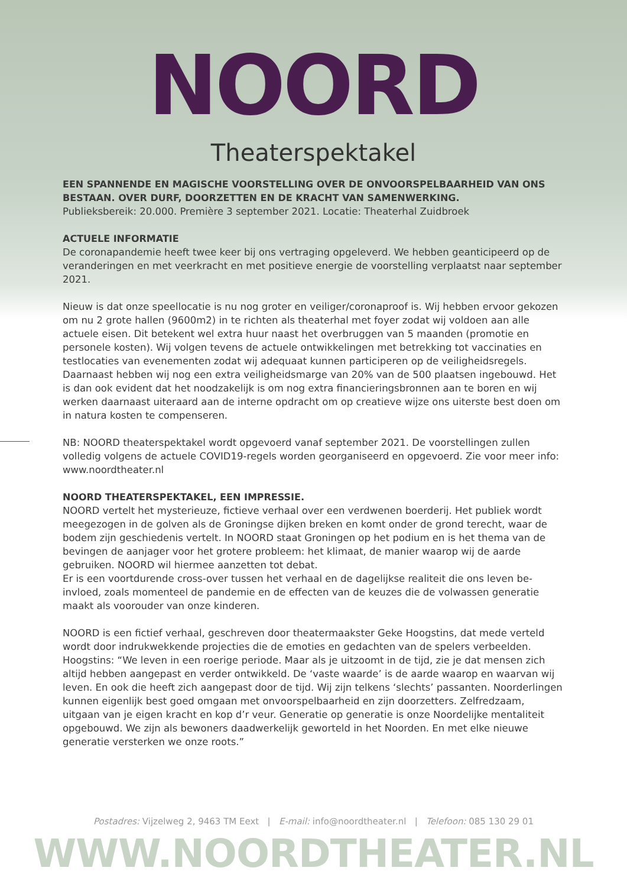NOORD
Theaterspektakel
EEN SPANNENDE EN MAGISCHE VOORSTELLING OVER DE ONVOORSPELBAARHEID VAN ONS BESTAAN. OVER DURF, DOORZETTEN EN DE KRACHT VAN SAMENWERKING.
Publieksbereik: 20.000. Première 3 september 2021. Locatie: Theaterhal Zuidbroek
ACTUELE INFORMATIE
De coronapandemie heeft twee keer bij ons vertraging opgeleverd. We hebben geanticipeerd op de veranderingen en met veerkracht en met positieve energie de voorstelling verplaatst naar september 2021.
Nieuw is dat onze speellocatie is nu nog groter en veiliger/coronaproof is. Wij hebben ervoor gekozen om nu 2 grote hallen (9600m2) in te richten als theaterhal met foyer zodat wij voldoen aan alle actuele eisen. Dit betekent wel extra huur naast het overbruggen van 5 maanden (promotie en personele kosten). Wij volgen tevens de actuele ontwikkelingen met betrekking tot vaccinaties en testlocaties van evenementen zodat wij adequaat kunnen participeren op de veiligheidsregels. Daarnaast hebben wij nog een extra veiligheidsmarge van 20% van de 500 plaatsen ingebouwd. Het is dan ook evident dat het noodzakelijk is om nog extra financie­ringsbronnen aan te boren en wij werken daarnaast uiteraard aan de interne opdracht om op creatieve wijze ons uiterste best doen om in natura kosten te compenseren.
NB: NOORD theaterspektakel wordt opgevoerd vanaf september 2021. De voorstellingen zullen volledig volgens de actuele COVID19-regels worden georganiseerd en opgevoerd. Zie voor meer info: www.noordtheater.nl
NOORD THEATERSPEKTAKEL, EEN IMPRESSIE.
NOORD vertelt het mysterieuze, fictieve verhaal over een verdwenen boerderij. Het publiek wordt meegezogen in de golven als de Groningse dijken breken en komt onder de grond te­recht, waar de bodem zijn geschiedenis vertelt. In NOORD staat Groningen op het podium en is het thema van de bevingen de aanjager voor het grotere probleem: het klimaat, de manier waarop wij de aarde gebruiken. NOORD wil hiermee aanzetten tot debat.
Er is een voortdurende cross-over tussen het verhaal en de dagelijkse realiteit die ons leven be­invloed, zoals momenteel de pandemie en de effecten van de keuzes die de volwassen genera­tie maakt als voorouder van onze kinderen.
NOORD is een fictief verhaal, geschreven door theatermaakster Geke Hoogstins, dat mede verteld wordt door indrukwekkende projecties die de emoties en gedachten van de spelers verbeelden. Hoogstins: “We leven in een roerige periode. Maar als je uitzoomt in de tijd, zie je dat mensen zich altijd hebben aangepast en verder ontwikkeld. De ‘vaste waarde’ is de aar­de waarop en waarvan wij leven. En ook die heeft zich aangepast door de tijd. Wij zijn telkens ‘slechts’ passanten. Noorderlingen kunnen eigenlijk best goed omgaan met onvoorspelbaar­heid en zijn doorzetters. Zelfredzaam, uitgaan van je eigen kracht en kop d’r veur. Generatie op generatie is onze Noordelijke mentaliteit opgebouwd. We zijn als bewoners daadwerkelijk geworteld in het Noorden. En met elke nieuwe generatie versterken we onze roots.”
Postadres: Vijzelweg 2, 9463 TM Eext | E-mail: info@noordtheater.nl | Telefoon: 085 130 29 01
WWW.NOORDTHEATER.NL